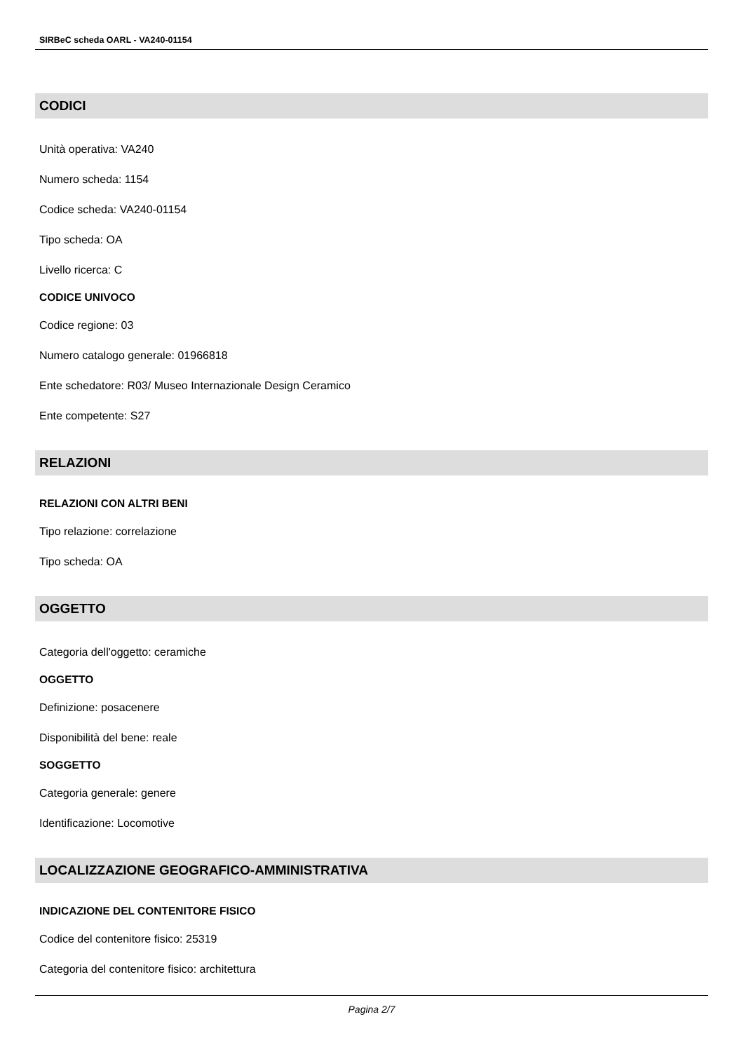SIRBeC scheda OARL - VA240-01154
CODICI
Unità operativa: VA240
Numero scheda: 1154
Codice scheda: VA240-01154
Tipo scheda: OA
Livello ricerca: C
CODICE UNIVOCO
Codice regione: 03
Numero catalogo generale: 01966818
Ente schedatore: R03/ Museo Internazionale Design Ceramico
Ente competente: S27
RELAZIONI
RELAZIONI CON ALTRI BENI
Tipo relazione: correlazione
Tipo scheda: OA
OGGETTO
Categoria dell'oggetto: ceramiche
OGGETTO
Definizione: posacenere
Disponibilità del bene: reale
SOGGETTO
Categoria generale: genere
Identificazione: Locomotive
LOCALIZZAZIONE GEOGRAFICO-AMMINISTRATIVA
INDICAZIONE DEL CONTENITORE FISICO
Codice del contenitore fisico: 25319
Categoria del contenitore fisico: architettura
Pagina 2/7